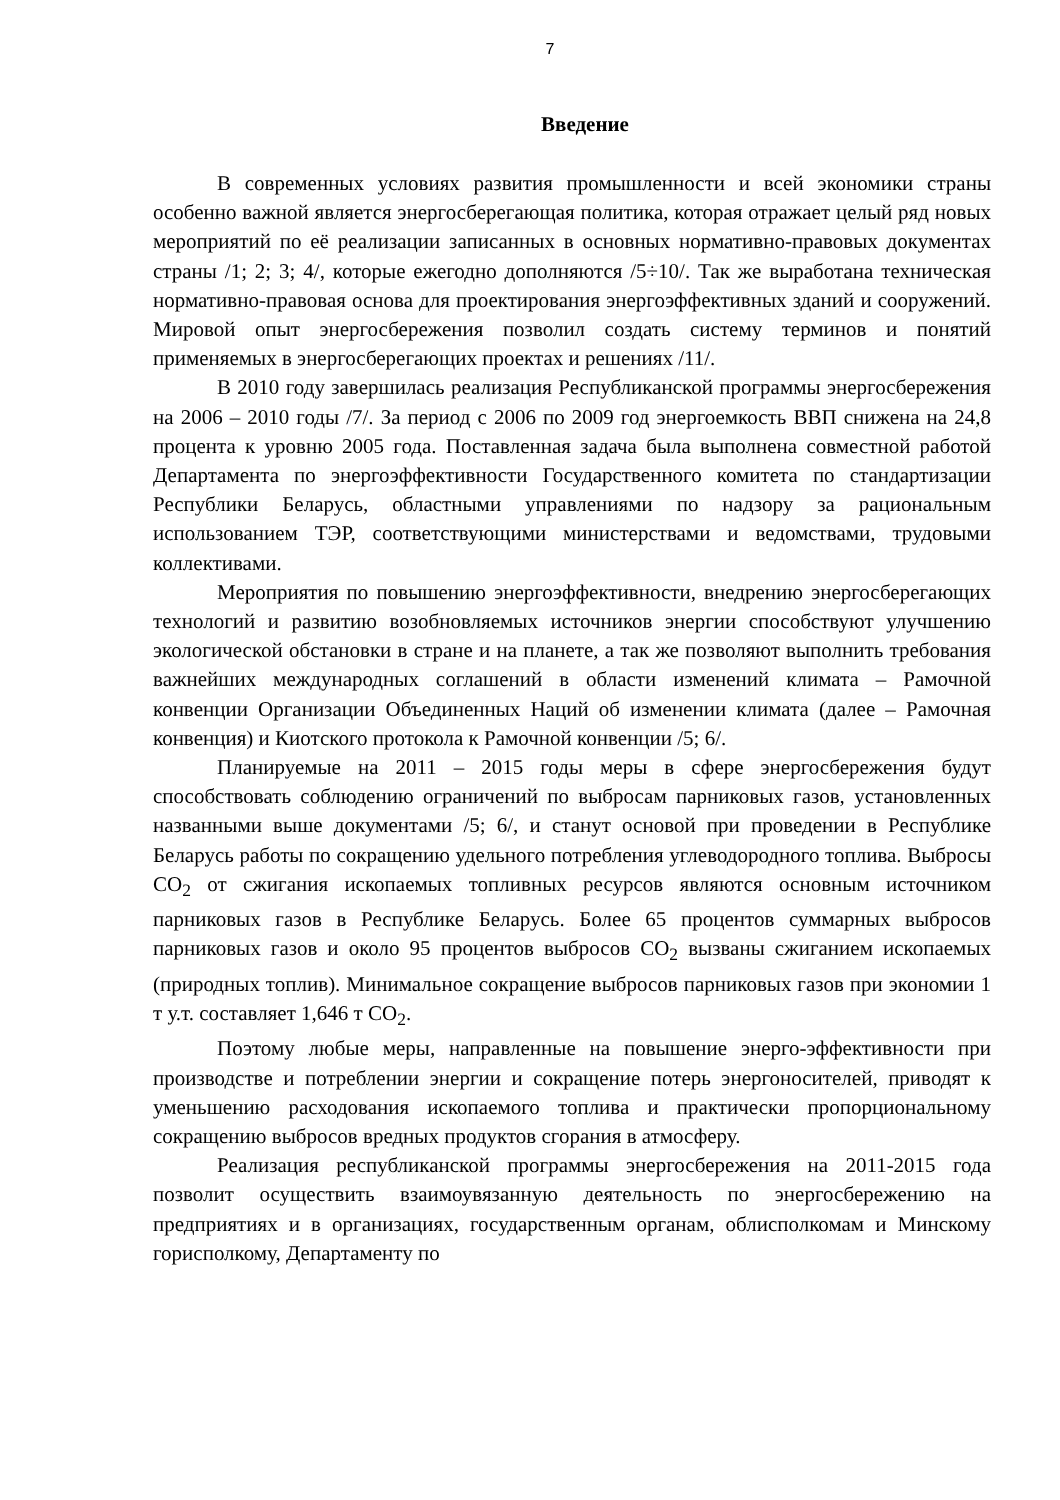7
Введение
В современных условиях развития промышленности и всей экономики страны особенно важной является энергосберегающая политика, которая отражает целый ряд новых мероприятий по её реализации записанных в основных нормативно-правовых документах страны /1; 2; 3; 4/, которые ежегодно дополняются /5÷10/. Так же выработана техническая нормативно-правовая основа для проектирования энергоэффективных зданий и сооружений. Мировой опыт энергосбережения позволил создать систему терминов и понятий применяемых в энергосберегающих проектах и решениях /11/.
В 2010 году завершилась реализация Республиканской программы энергосбережения на 2006 – 2010 годы /7/. За период с 2006 по 2009 год энергоемкость ВВП снижена на 24,8 процента к уровню 2005 года. Поставленная задача была выполнена совместной работой Департамента по энергоэффективности Государственного комитета по стандартизации Республики Беларусь, областными управлениями по надзору за рациональным использованием ТЭР, соответствующими министерствами и ведомствами, трудовыми коллективами.
Мероприятия по повышению энергоэффективности, внедрению энергосберегающих технологий и развитию возобновляемых источников энергии способствуют улучшению экологической обстановки в стране и на планете, а так же позволяют выполнить требования важнейших международных соглашений в области изменений климата – Рамочной конвенции Организации Объединенных Наций об изменении климата (далее – Рамочная конвенция) и Киотского протокола к Рамочной конвенции /5; 6/.
Планируемые на 2011 – 2015 годы меры в сфере энергосбережения будут способствовать соблюдению ограничений по выбросам парниковых газов, установленных названными выше документами /5; 6/, и станут основой при проведении в Республике Беларусь работы по сокращению удельного потребления углеводородного топлива. Выбросы CO<sub>2</sub> от сжигания ископаемых топливных ресурсов являются основным источником парниковых газов в Республике Беларусь. Более 65 процентов суммарных выбросов парниковых газов и около 95 процентов выбросов CO<sub>2</sub> вызваны сжиганием ископаемых (природных топлив). Минимальное сокращение выбросов парниковых газов при экономии 1 т у.т. составляет 1,646 т CO<sub>2</sub>.
Поэтому любые меры, направленные на повышение энерго-эффективности при производстве и потреблении энергии и сокращение потерь энергоносителей, приводят к уменьшению расходования ископаемого топлива и практически пропорциональному сокращению выбросов вредных продуктов сгорания в атмосферу.
Реализация республиканской программы энергосбережения на 2011-2015 года позволит осуществить взаимоувязанную деятельность по энергосбережению на предприятиях и в организациях, государственным органам, облисполкомам и Минскому горисполкому, Департаменту по